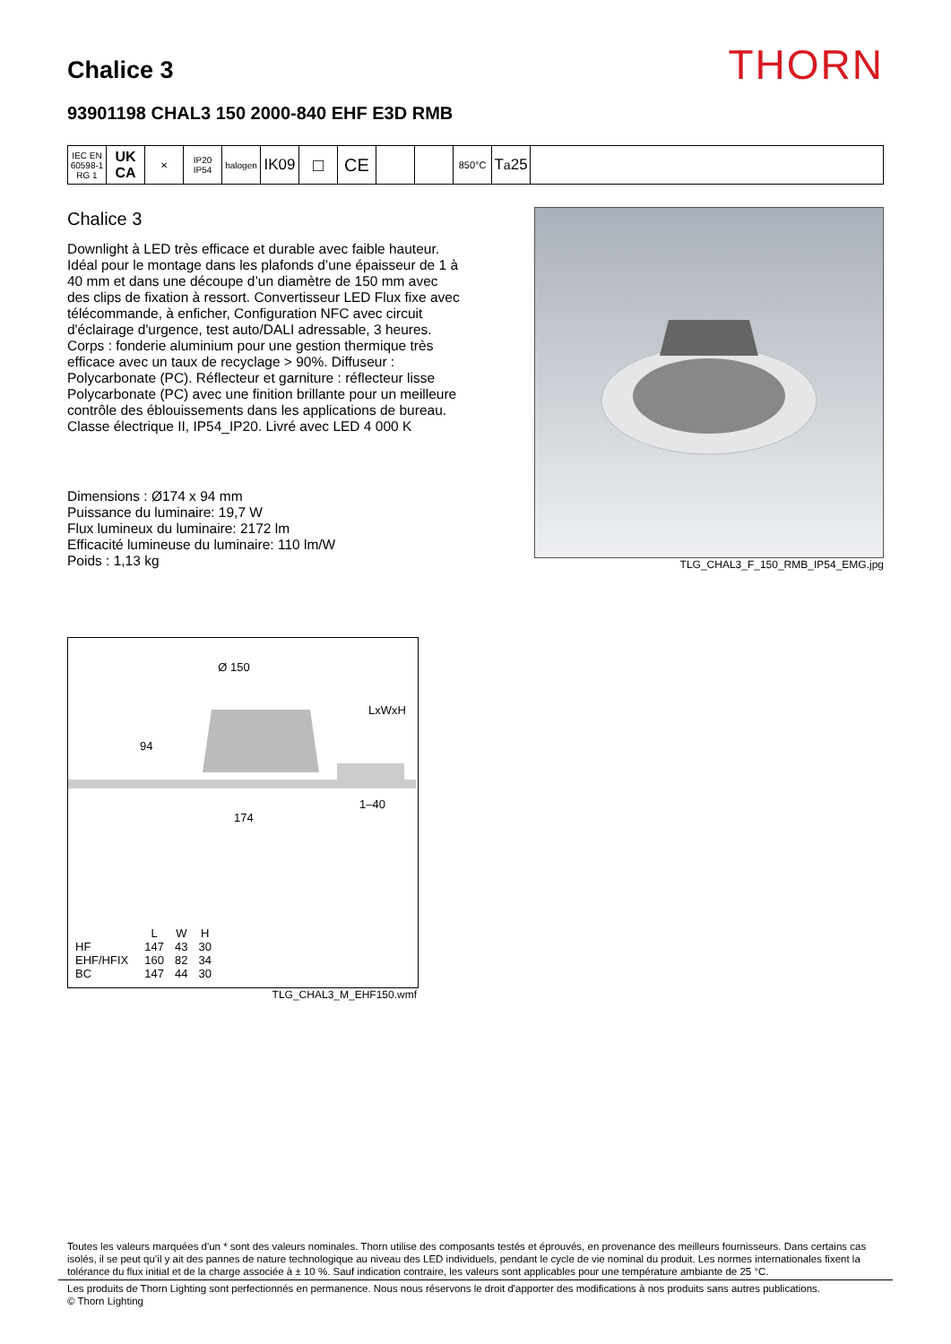Chalice 3
THORN
93901198 CHAL3 150 2000-840 EHF E3D RMB
IEC EN 60598-1 RG 1
UK CA
✕ IP20 IP54
halogen
IK09
□ CE
850°C
T<sub>a</sub>25
Chalice 3
Downlight à LED très efficace et durable avec faible hauteur. Idéal pour le montage dans les plafonds d’une épaisseur de 1 à 40 mm et dans une découpe d’un diamètre de 150 mm avec des clips de fixation à ressort. Convertisseur LED Flux fixe avec télécommande, à enficher, Configuration NFC avec circuit d'éclairage d'urgence, test auto/DALI adressable, 3 heures. Corps : fonderie aluminium pour une gestion thermique très efficace avec un taux de recyclage > 90%. Diffuseur : Polycarbonate (PC). Réflecteur et garniture : réflecteur lisse Polycarbonate (PC) avec une finition brillante pour un meilleure contrôle des éblouissements dans les applications de bureau. Classe électrique II, IP54_IP20. Livré avec LED 4 000 K
Dimensions : Ø174 x 94 mm
Puissance du luminaire: 19,7 W
Flux lumineux du luminaire: 2172 lm
Efficacité lumineuse du luminaire: 110 lm/W
Poids : 1,13 kg
TLG_CHAL3_F_150_RMB_IP54_EMG.jpg
Ø 150
94
LxWxH
1–40
174
| | L | W | H |
| --- | --- | --- | --- |
| HF | 147 | 43 | 30 |
| EHF/HFIX | 160 | 82 | 34 |
| BC | 147 | 44 | 30 |
TLG_CHAL3_M_EHF150.wmf
Toutes les valeurs marquées d'un * sont des valeurs nominales. Thorn utilise des composants testés et éprouvés, en provenance des meilleurs fournisseurs. Dans certains cas isolés, il se peut qu’il y ait des pannes de nature technologique au niveau des LED individuels, pendant le cycle de vie nominal du produit. Les normes internationales fixent la tolérance du flux initial et de la charge associée à ± 10 %. Sauf indication contraire, les valeurs sont applicables pour une température ambiante de 25 °C.
Les produits de Thorn Lighting sont perfectionnés en permanence. Nous nous réservons le droit d'apporter des modifications à nos produits sans autres publications.
© Thorn Lighting